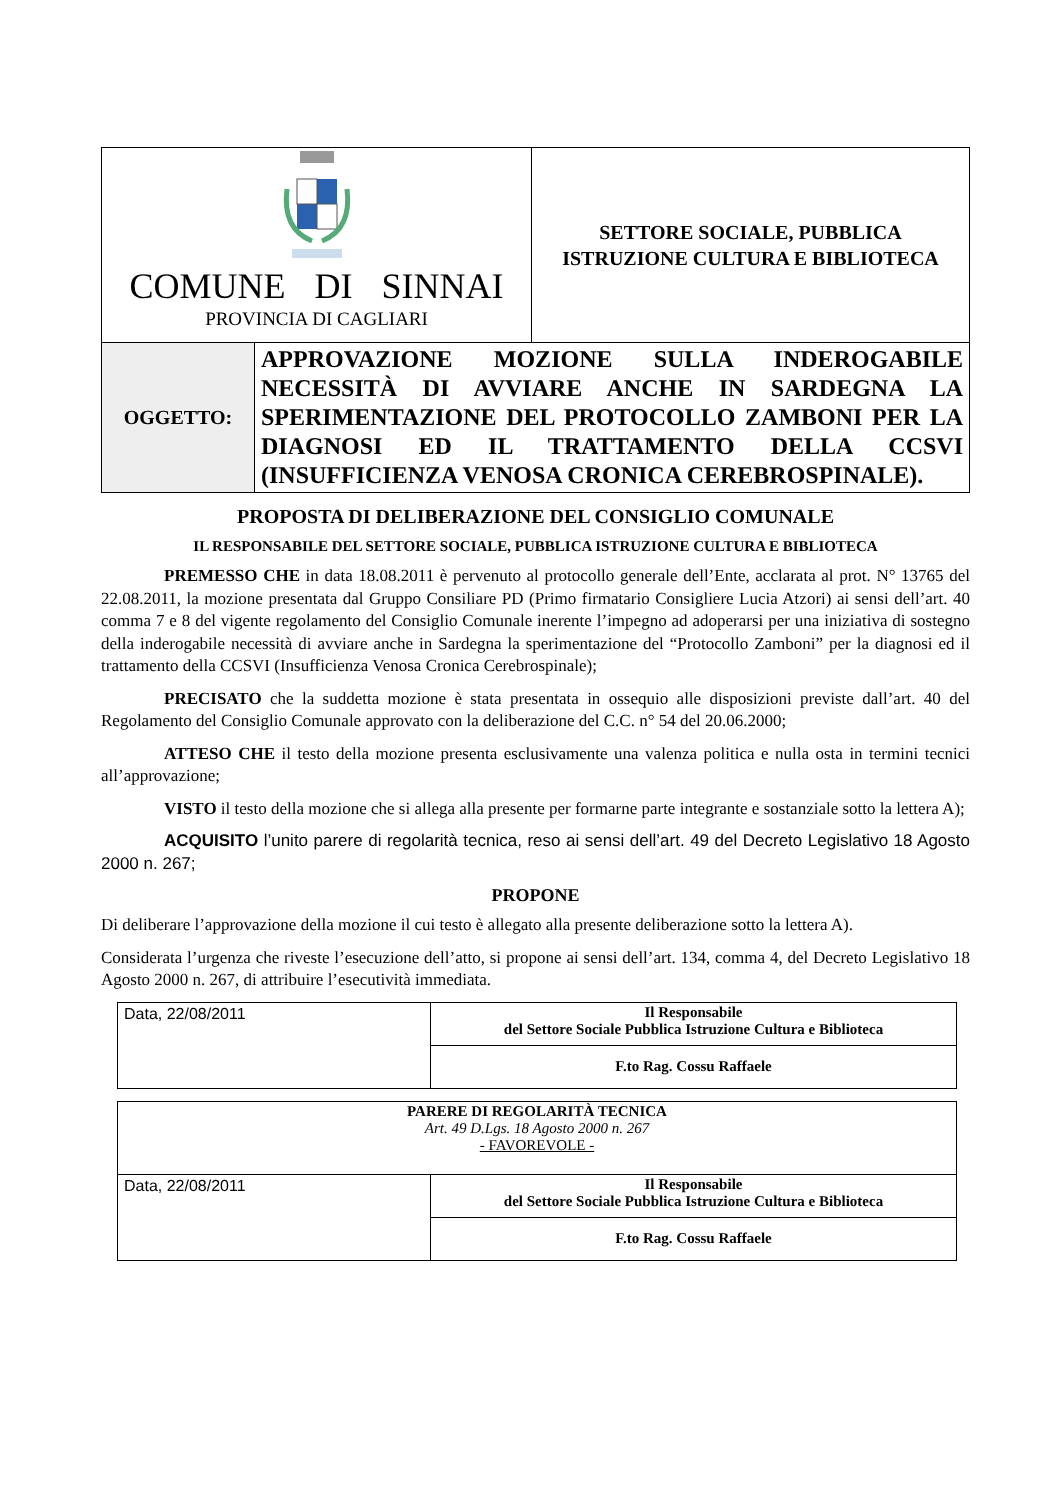| COMUNE DI SINNAI PROVINCIA DI CAGLIARI | SETTORE SOCIALE, PUBBLICA ISTRUZIONE CULTURA E BIBLIOTECA |
| OGGETTO: | APPROVAZIONE MOZIONE SULLA INDEROGABILE NECESSITÀ DI AVVIARE ANCHE IN SARDEGNA LA SPERIMENTAZIONE DEL PROTOCOLLO ZAMBONI PER LA DIAGNOSI ED IL TRATTAMENTO DELLA CCSVI (INSUFFICIENZA VENOSA CRONICA CEREBROSPINALE). |
PROPOSTA DI DELIBERAZIONE DEL CONSIGLIO COMUNALE
IL RESPONSABILE DEL SETTORE SOCIALE, PUBBLICA ISTRUZIONE CULTURA E BIBLIOTECA
PREMESSO CHE in data 18.08.2011 è pervenuto al protocollo generale dell’Ente, acclarata al prot. N° 13765 del 22.08.2011, la mozione presentata dal Gruppo Consiliare PD (Primo firmatario Consigliere Lucia Atzori) ai sensi dell’art. 40 comma 7 e 8 del vigente regolamento del Consiglio Comunale inerente l’impegno ad adoperarsi per una iniziativa di sostegno della inderogabile necessità di avviare anche in Sardegna la sperimentazione del “Protocollo Zamboni” per la diagnosi ed il trattamento della CCSVI (Insufficienza Venosa Cronica Cerebrospinale);
PRECISATO che la suddetta mozione è stata presentata in ossequio alle disposizioni previste dall’art. 40 del Regolamento del Consiglio Comunale approvato con la deliberazione del C.C. n° 54 del 20.06.2000;
ATTESO CHE il testo della mozione presenta esclusivamente una valenza politica e nulla osta in termini tecnici all’approvazione;
VISTO il testo della mozione che si allega alla presente per formarne parte integrante e sostanziale sotto la lettera A);
ACQUISITO l’unito parere di regolarità tecnica, reso ai sensi dell’art. 49 del Decreto Legislativo 18 Agosto 2000 n. 267;
PROPONE
Di deliberare l’approvazione della mozione il cui testo è allegato alla presente deliberazione sotto la lettera A).
Considerata l’urgenza che riveste l’esecuzione dell’atto, si propone ai sensi dell’art. 134, comma 4, del Decreto Legislativo 18 Agosto 2000 n. 267, di attribuire l’esecutività immediata.
| Data, 22/08/2011 | Il Responsabile del Settore Sociale Pubblica Istruzione Cultura e Biblioteca |
| | F.to Rag. Cossu Raffaele |
| PARERE DI REGOLARITÀ TECNICA Art. 49 D.Lgs. 18 Agosto 2000 n. 267 - FAVOREVOLE - | |
| Data, 22/08/2011 | Il Responsabile del Settore Sociale Pubblica Istruzione Cultura e Biblioteca |
| | F.to Rag. Cossu Raffaele |